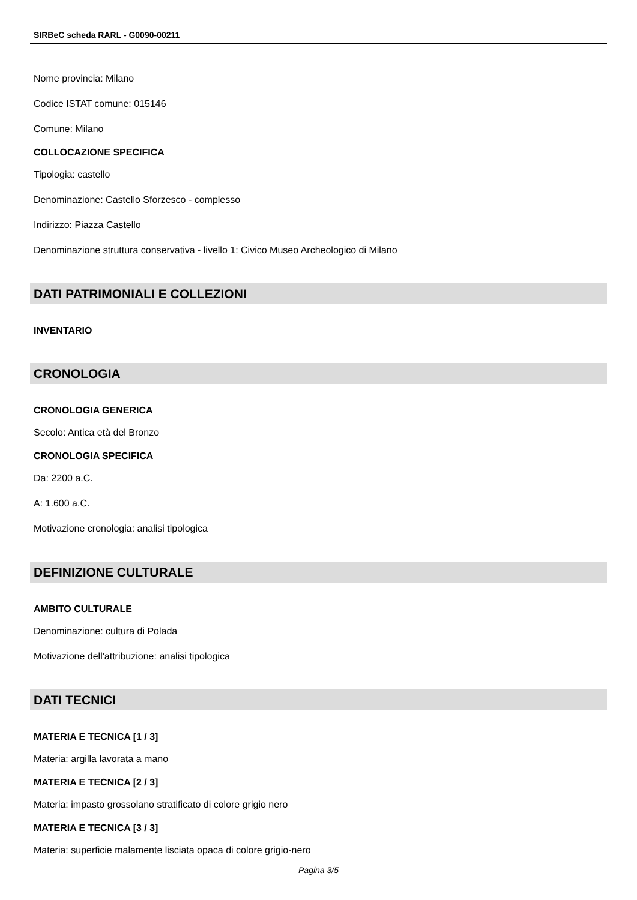SIRBeC scheda RARL - G0090-00211
Nome provincia: Milano
Codice ISTAT comune: 015146
Comune: Milano
COLLOCAZIONE SPECIFICA
Tipologia: castello
Denominazione: Castello Sforzesco - complesso
Indirizzo: Piazza Castello
Denominazione struttura conservativa - livello 1: Civico Museo Archeologico di Milano
DATI PATRIMONIALI E COLLEZIONI
INVENTARIO
CRONOLOGIA
CRONOLOGIA GENERICA
Secolo: Antica età del Bronzo
CRONOLOGIA SPECIFICA
Da: 2200 a.C.
A: 1.600 a.C.
Motivazione cronologia: analisi tipologica
DEFINIZIONE CULTURALE
AMBITO CULTURALE
Denominazione: cultura di Polada
Motivazione dell'attribuzione: analisi tipologica
DATI TECNICI
MATERIA E TECNICA [1 / 3]
Materia: argilla lavorata a mano
MATERIA E TECNICA [2 / 3]
Materia: impasto grossolano stratificato di colore grigio nero
MATERIA E TECNICA [3 / 3]
Materia: superficie malamente lisciata opaca di colore grigio-nero
Pagina 3/5